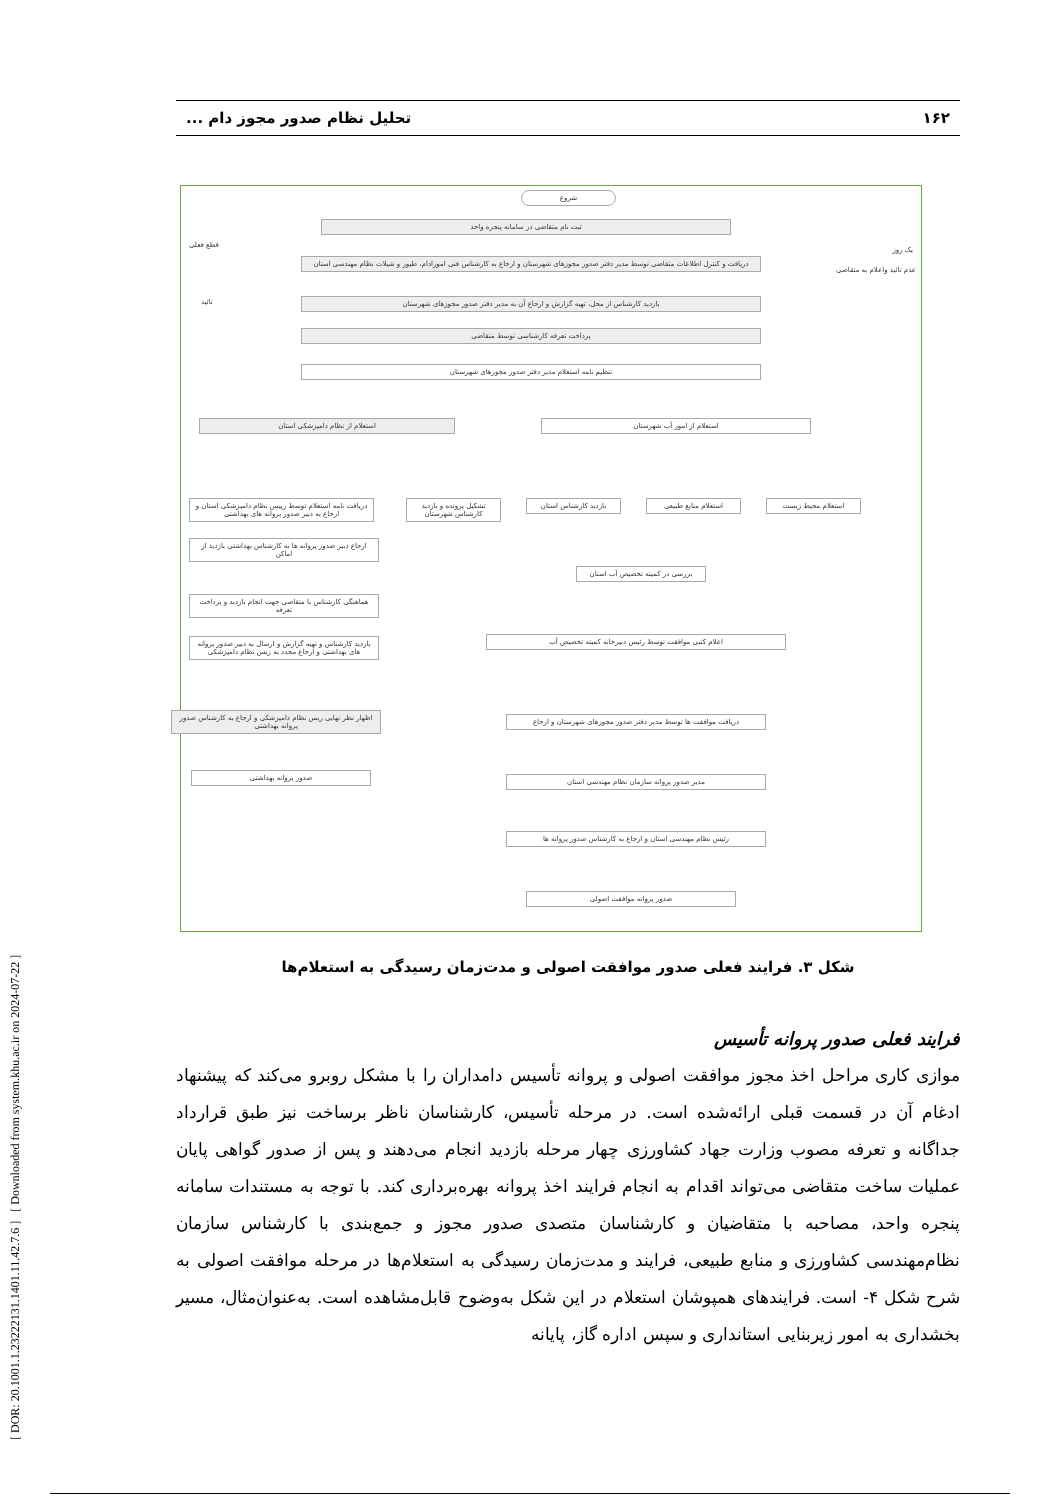[ DOR: 20.1001.1.23222131.1401.11.42.7.6 ] [ Downloaded from system.khu.ac.ir on 2024-07-22 ]
۱۶۲ تحلیل نظام صدور مجوز دام ...
شروع
ثبت نام متقاضی در سامانه پنجره واحد
دریافت و کنترل اطلاعات متقاضی توسط مدیر دفتر صدور مجوزهای شهرستان و ارجاع به کارشناس فنی امورادام، طیور و شیلات نظام مهندسی استان
بازدید کارشناس از محل، تهیه گزارش و ارجاع آن به مدیر دفتر صدور مجوزهای شهرستان
پرداخت تعرفه کارشناسی توسط متقاضی
تنظیم نامه استعلام مدیر دفتر صدور مجوزهای شهرستان
استعلام از نظام دامپزشکی استان استعلام از امور آب شهرستان
دریافت نامه استعلام توسط رییس نظام دامپزشکی استان و ارجاع به دبیر صدور پروانه های بهداشتی
تشکیل پرونده و بازدید کارشناس شهرستان
بازدید کارشناس استان استعلام منابع طبیعی استعلام محیط زیست
ارجاع دبیر صدور پروانه ها به کارشناس بهداشتی بازدید از اماکن
هماهنگی کارشناس با متقاضی جهت انجام بازدید و پرداخت تعرفه
بازدید کارشناس و تهیه گزارش و ارسال به دبیر صدور پروانه های بهداشتی و ارجاع مجدد به ریس نظام دامپزشکی
اظهار نظر نهایی ریس نظام دامپزشکی و ارجاع به کارشناس صدور پروانه بهداشتی
صدور پروانه بهداشتی
بررسی در کمیته تخصیص آب استان
اعلام کتبی موافقت توسط رئیس دبیرخانه کمیته تخصیص آب
دریافت موافقت ها توسط مدیر دفتر صدور مجوزهای شهرستان و ارجاع
مدیر صدور پروانه سازمان نظام مهندسی استان
رئیس نظام مهندسی استان و ارجاع به کارشناس صدور پروانه ها
صدور پروانه موافقت اصولی
یک روز
قطع فعلی
تائید
عدم تائید واعلام به متقاضی
شکل ۳. فرایند فعلی صدور موافقت اصولی و مدت‌زمان رسیدگی به استعلام‌ها
فرایند فعلی صدور پروانه تأسیس
موازی کاری مراحل اخذ مجوز موافقت اصولی و پروانه تأسیس دامداران را با مشکل روبرو می‌کند که پیشنهاد ادغام آن در قسمت قبلی ارائه‌شده است. در مرحله تأسیس، کارشناسان ناظر برساخت نیز طبق قرارداد جداگانه و تعرفه مصوب وزارت جهاد کشاورزی چهار مرحله بازدید انجام می‌دهند و پس از صدور گواهی پایان عملیات ساخت متقاضی می‌تواند اقدام به انجام فرایند اخذ پروانه بهره‌برداری کند. با توجه به مستندات سامانه پنجره واحد، مصاحبه با متقاضیان و کارشناسان متصدی صدور مجوز و جمع‌بندی با کارشناس سازمان نظام‌مهندسی کشاورزی و منابع طبیعی، فرایند و مدت‌زمان رسیدگی به استعلام‌ها در مرحله موافقت اصولی به شرح شکل ۴- است. فرایندهای همپوشان استعلام در این شکل به‌وضوح قابل‌مشاهده است. به‌عنوان‌مثال، مسیر بخشداری به امور زیربنایی استانداری و سپس اداره گاز، پایانه